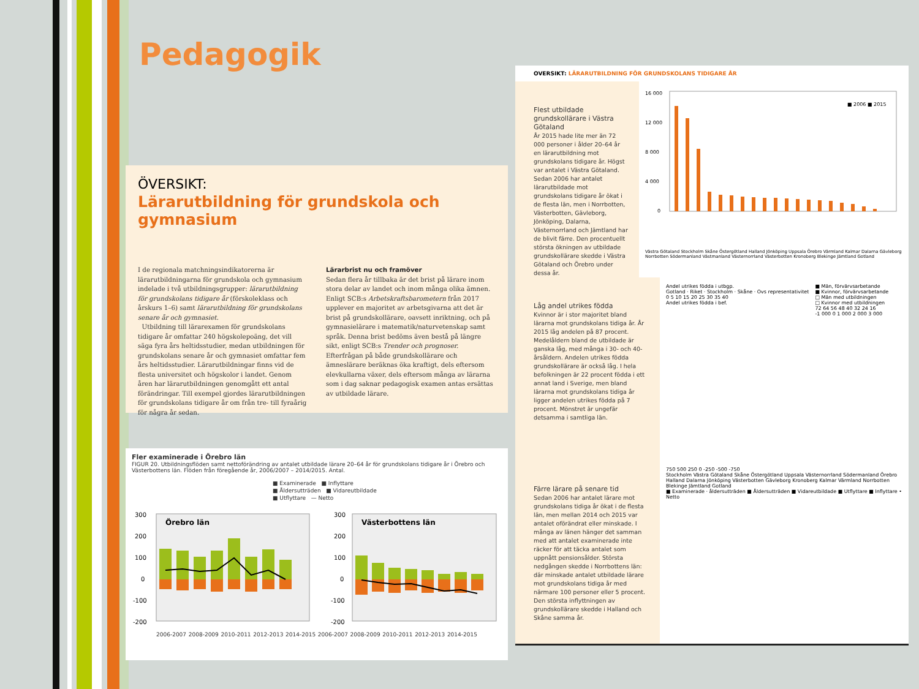Pedagogik
ÖVERSIKT:
Lärarutbildning för grundskola och gymnasium
I de regionala matchningsindikatorerna är lärarutbildningarna för grundskola och gymnasium indelade i två utbildningsgrupper: lärarutbildning för grundskolans tidigare år (förskoleklass och årskurs 1–6) samt lärarutbildning för grundskolans senare år och gymnasiet.
Utbildning till lärarexamen för grundskolans tidigare år omfattar 240 högskolepoäng, det vill säga fyra års heltidsstudier, medan utbildningen för grundskolans senare år och gymnasiet omfattar fem års heltidsstudier. Lärarutbildningar finns vid de flesta universitet och högskolor i landet. Genom åren har lärarutbildningen genomgått ett antal förändringar. Till exempel gjordes lärarutbildningen för grundskolans tidigare år om från tre- till fyraårig för några år sedan.
Lärarbrist nu och framöver
Sedan flera år tillbaka är det brist på lärare inom stora delar av landet och inom många olika ämnen. Enligt SCB:s Arbetskraftsbarometern från 2017 upplever en majoritet av arbetsgivarna att det är brist på grundskollärare, oavsett inriktning, och på gymnasielärare i matematik/naturvetenskap samt språk. Denna brist bedöms även bestå på längre sikt, enligt SCB:s Trender och prognoser. Efterfrågan på både grundskollärare och ämneslärare beräknas öka kraftigt, dels eftersom elevkullarna växer, dels eftersom många av lärarna som i dag saknar pedagogisk examen antas ersättas av utbildade lärare.
Fler examinerade i Örebro län
FIGUR 20. Utbildningsflöden samt nettoförändring av antalet utbildade lärare 20–64 år för grundskolans tidigare år i Örebro och Västerbottens län. Flöden från föregående år, 2006/2007 – 2014/2015. Antal.
■ Examinerade ■ Inflyttare
■ Åldersutträden ■ Vidareutbildade
■ Utflyttare — Netto
300
200
100
0
-100
-200
Örebro län
300
200
100
0
-100
-200
Västerbottens län
2006-2007 2008-2009 2010-2011 2012-2013 2014-2015 2006-2007 2008-2009 2010-2011 2012-2013 2014-2015
OVERSIKT: LÄRARUTBILDNING FÖR GRUNDSKOLANS TIDIGARE ÅR
Flest utbildade grundskollärare i Västra Götaland
År 2015 hade lite mer än 72 000 personer i ålder 20–64 år en lärarutbildning mot grundskolans tidigare år. Högst var antalet i Västra Götaland. Sedan 2006 har antalet lärarutbildade mot grundskolans tidigare år ökat i de flesta län, men i Norrbotten, Västerbotten, Gävleborg, Jönköping, Dalarna, Västernorrland och Jämtland har de blivit färre. Den procentuellt största ökningen av utbildade grundskollärare skedde i Västra Götaland och Örebro under dessa år.
16 000
12 000
8 000
4 000
0
■ 2006 ■ 2015
Västra Götaland Stockholm Skåne Östergötland Halland Jönköping Uppsala Örebro Värmland Kalmar Dalarna Gävleborg Norrbotten Södermanland Västmanland Västernorrland Västerbotten Kronoberg Blekinge Jämtland Gotland
Låg andel utrikes födda
Kvinnor är i stor majoritet bland lärarna mot grundskolans tidiga år. År 2015 låg andelen på 87 procent. Medelåldern bland de utbildade är ganska låg, med många i 30- och 40-årsåldern. Andelen utrikes födda grundskollärare är också låg. I hela befolkningen är 22 procent födda i ett annat land i Sverige, men bland lärarna mot grundskolans tidiga år ligger andelen utrikes födda på 7 procent. Mönstret är ungefär detsamma i samtliga län.
Andel utrikes födda i utbgp.
Gotland · Riket · Stockholm · Skåne · Ovs representativitet
0 5 10 15 20 25 30 35 40
Andel utrikes födda i bef.
■ Män, förvärvsarbetande
■ Kvinnor, förvärvsarbetande
□ Män med utbildningen
□ Kvinnor med utbildningen
72 64 56 48 40 32 24 16
-1 000 0 1 000 2 000 3 000
Färre lärare på senare tid
Sedan 2006 har antalet lärare mot grundskolans tidiga år ökat i de flesta län, men mellan 2014 och 2015 var antalet oförändrat eller minskade. I många av länen hänger det samman med att antalet examinerade inte räcker för att täcka antalet som uppnått pensionsålder. Största nedgången skedde i Norrbottens län: där minskade antalet utbildade lärare mot grundskolans tidiga år med närmare 100 personer eller 5 procent. Den största inflyttningen av grundskollärare skedde i Halland och Skåne samma år.
750 500 250 0 -250 -500 -750
Stockholm Västra Götaland Skåne Östergötland Uppsala Västernorrland Södermanland Örebro Halland Dalarna Jönköping Västerbotten Gävleborg Kronoberg Kalmar Värmland Norrbotten Blekinge Jämtland Gotland
■ Examinerade · åldersutträden ■ Åldersutträden ■ Vidareutbildade ■ Utflyttare ■ Inflyttare • Netto